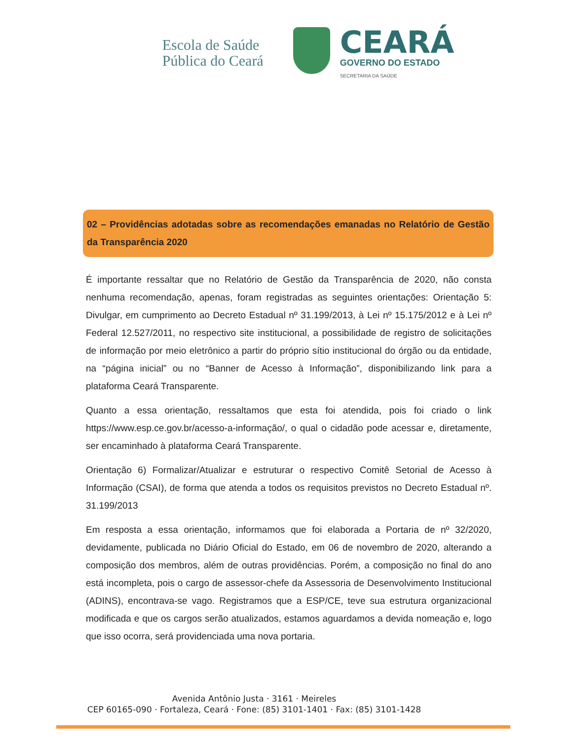Escola de Saúde
Pública do Ceará
CEARÁ
GOVERNO DO ESTADO
SECRETARIA DA SAÚDE
02 – Providências adotadas sobre as recomendações emanadas no Relatório de Gestão da Transparência 2020
É importante ressaltar que no Relatório de Gestão da Transparência de 2020, não consta nenhuma recomendação, apenas, foram registradas as seguintes orientações: Orientação 5: Divulgar, em cumprimento ao Decreto Estadual nº 31.199/2013, à Lei nº 15.175/2012 e à Lei nº Federal 12.527/2011, no respectivo site institucional, a possibilidade de registro de solicitações de informação por meio eletrônico a partir do próprio sítio institucional do órgão ou da entidade, na “página inicial” ou no “Banner de Acesso à Informação”, disponibilizando link para a plataforma Ceará Transparente.
Quanto a essa orientação, ressaltamos que esta foi atendida, pois foi criado o link https://www.esp.ce.gov.br/acesso-a-informação/, o qual o cidadão pode acessar e, diretamente, ser encaminhado à plataforma Ceará Transparente.
Orientação 6) Formalizar/Atualizar e estruturar o respectivo Comitê Setorial de Acesso à Informação (CSAI), de forma que atenda a todos os requisitos previstos no Decreto Estadual nº. 31.199/2013
Em resposta a essa orientação, informamos que foi elaborada a Portaria de nº 32/2020, devidamente, publicada no Diário Oficial do Estado, em 06 de novembro de 2020, alterando a composição dos membros, além de outras providências. Porém, a composição no final do ano está incompleta, pois o cargo de assessor-chefe da Assessoria de Desenvolvimento Institucional (ADINS), encontrava-se vago. Registramos que a ESP/CE, teve sua estrutura organizacional modificada e que os cargos serão atualizados, estamos aguardamos a devida nomeação e, logo que isso ocorra, será providenciada uma nova portaria.
Avenida Antônio Justa · 3161 · Meireles
CEP 60165-090 · Fortaleza, Ceará · Fone: (85) 3101-1401 · Fax: (85) 3101-1428